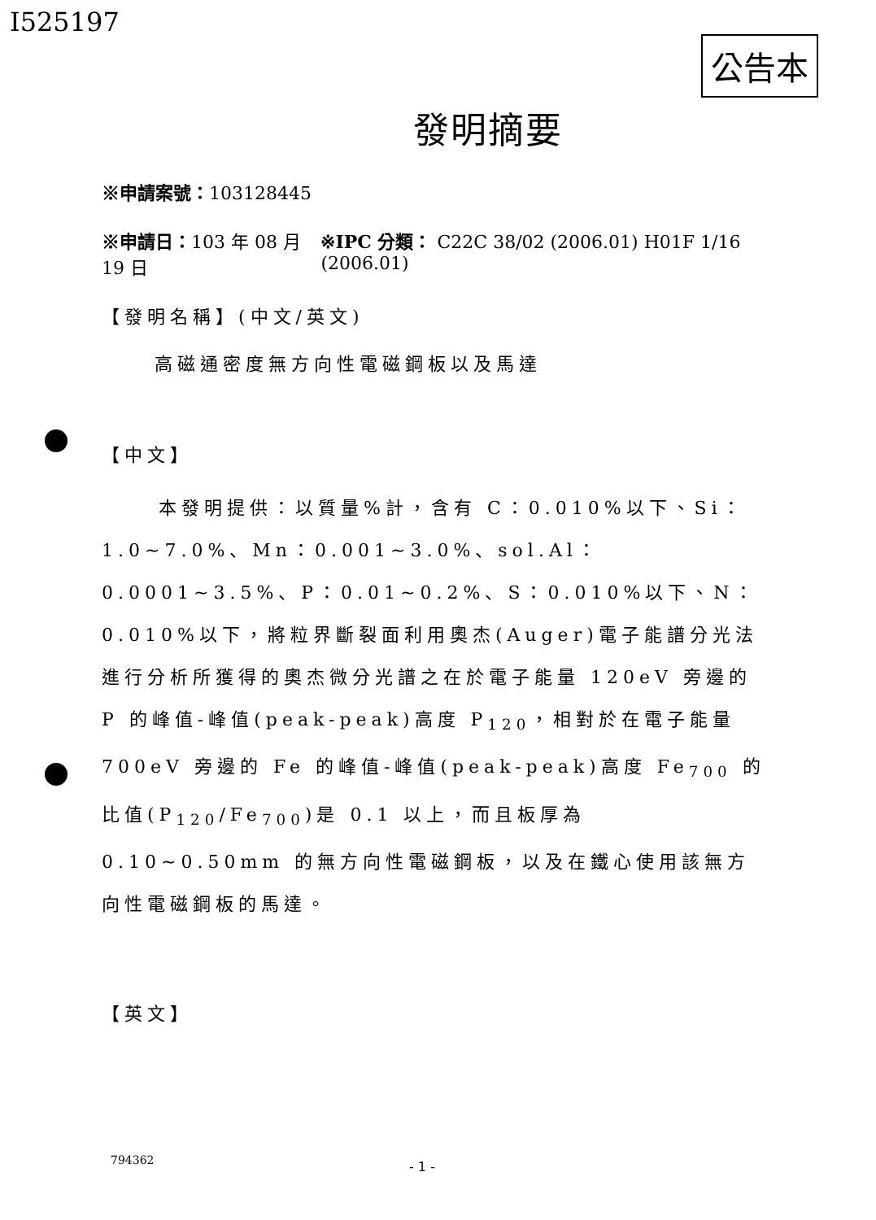I525197
公告本
發明摘要
※申請案號：103128445
※申請日：103 年 08 月 19 日 ※IPC 分類： C22C 38/02 (2006.01) H01F 1/16 (2006.01)
【發明名稱】(中文/英文)
高磁通密度無方向性電磁鋼板以及馬達
【中文】
本發明提供：以質量%計，含有 C：0.010%以下、Si：1.0~7.0%、Mn：0.001~3.0%、sol.Al：0.0001~3.5%、P：0.01~0.2%、S：0.010%以下、N：0.010%以下，將粒界斷裂面利用奧杰(Auger)電子能譜分光法進行分析所獲得的奧杰微分光譜之在於電子能量 120eV 旁邊的 P 的峰值-峰值(peak-peak)高度 P<sub>120</sub>，相對於在電子能量 700eV 旁邊的 Fe 的峰值-峰值(peak-peak)高度 Fe<sub>700</sub> 的比值(P<sub>120</sub>/Fe<sub>700</sub>)是 0.1 以上，而且板厚為 0.10~0.50mm 的無方向性電磁鋼板，以及在鐵心使用該無方向性電磁鋼板的馬達。
【英文】
794362 - 1 -